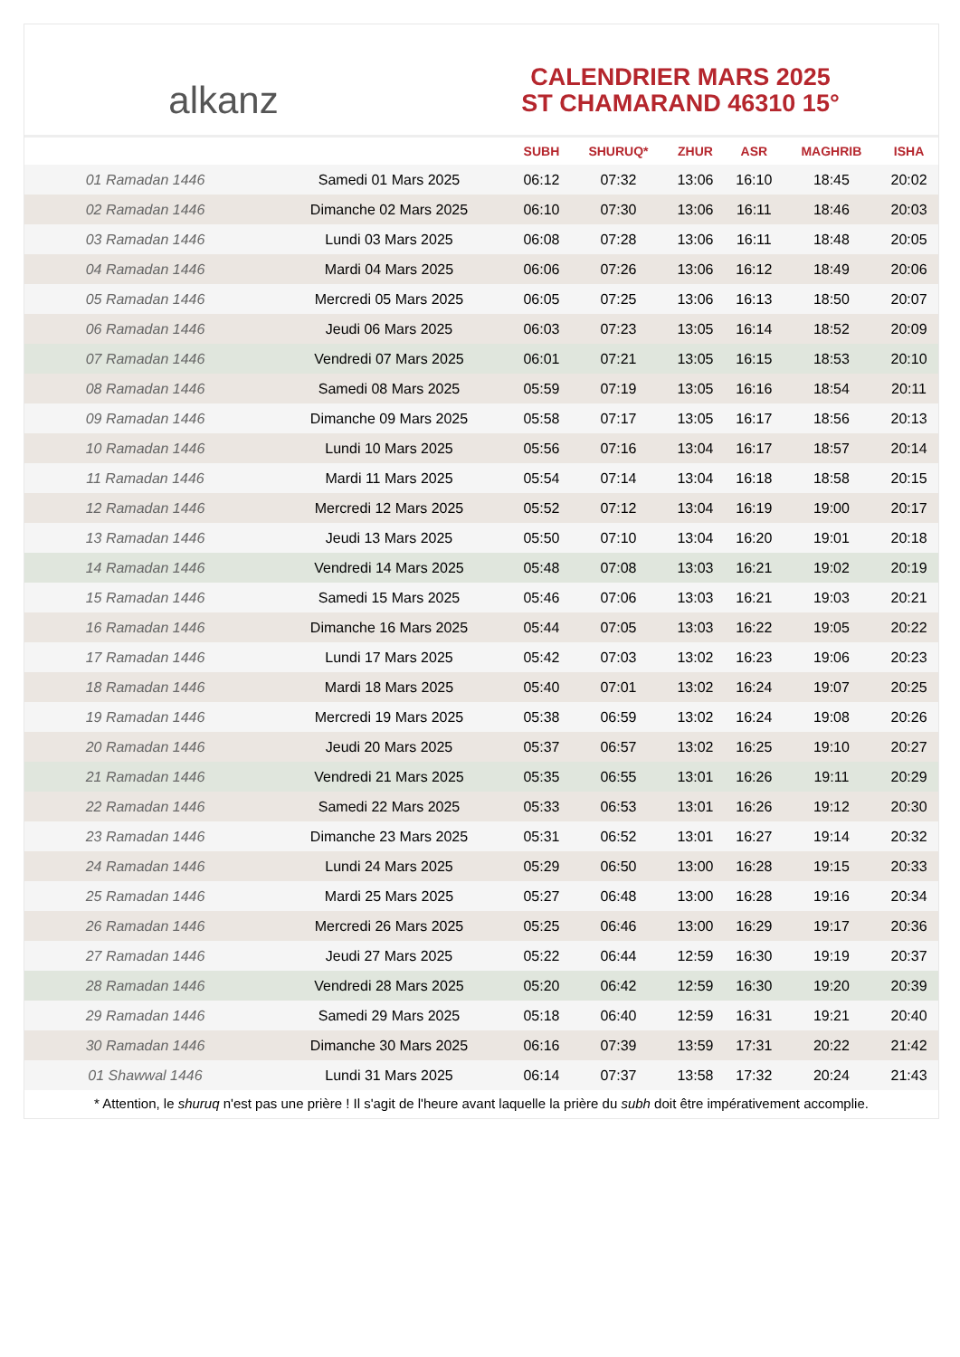alkanz
CALENDRIER MARS 2025
ST CHAMARAND 46310 15°
| | | SUBH | SHURUQ* | ZHUR | ASR | MAGHRIB | ISHA |
| --- | --- | --- | --- | --- | --- | --- | --- |
| 01 Ramadan 1446 | Samedi 01 Mars 2025 | 06:12 | 07:32 | 13:06 | 16:10 | 18:45 | 20:02 |
| 02 Ramadan 1446 | Dimanche 02 Mars 2025 | 06:10 | 07:30 | 13:06 | 16:11 | 18:46 | 20:03 |
| 03 Ramadan 1446 | Lundi 03 Mars 2025 | 06:08 | 07:28 | 13:06 | 16:11 | 18:48 | 20:05 |
| 04 Ramadan 1446 | Mardi 04 Mars 2025 | 06:06 | 07:26 | 13:06 | 16:12 | 18:49 | 20:06 |
| 05 Ramadan 1446 | Mercredi 05 Mars 2025 | 06:05 | 07:25 | 13:06 | 16:13 | 18:50 | 20:07 |
| 06 Ramadan 1446 | Jeudi 06 Mars 2025 | 06:03 | 07:23 | 13:05 | 16:14 | 18:52 | 20:09 |
| 07 Ramadan 1446 | Vendredi 07 Mars 2025 | 06:01 | 07:21 | 13:05 | 16:15 | 18:53 | 20:10 |
| 08 Ramadan 1446 | Samedi 08 Mars 2025 | 05:59 | 07:19 | 13:05 | 16:16 | 18:54 | 20:11 |
| 09 Ramadan 1446 | Dimanche 09 Mars 2025 | 05:58 | 07:17 | 13:05 | 16:17 | 18:56 | 20:13 |
| 10 Ramadan 1446 | Lundi 10 Mars 2025 | 05:56 | 07:16 | 13:04 | 16:17 | 18:57 | 20:14 |
| 11 Ramadan 1446 | Mardi 11 Mars 2025 | 05:54 | 07:14 | 13:04 | 16:18 | 18:58 | 20:15 |
| 12 Ramadan 1446 | Mercredi 12 Mars 2025 | 05:52 | 07:12 | 13:04 | 16:19 | 19:00 | 20:17 |
| 13 Ramadan 1446 | Jeudi 13 Mars 2025 | 05:50 | 07:10 | 13:04 | 16:20 | 19:01 | 20:18 |
| 14 Ramadan 1446 | Vendredi 14 Mars 2025 | 05:48 | 07:08 | 13:03 | 16:21 | 19:02 | 20:19 |
| 15 Ramadan 1446 | Samedi 15 Mars 2025 | 05:46 | 07:06 | 13:03 | 16:21 | 19:03 | 20:21 |
| 16 Ramadan 1446 | Dimanche 16 Mars 2025 | 05:44 | 07:05 | 13:03 | 16:22 | 19:05 | 20:22 |
| 17 Ramadan 1446 | Lundi 17 Mars 2025 | 05:42 | 07:03 | 13:02 | 16:23 | 19:06 | 20:23 |
| 18 Ramadan 1446 | Mardi 18 Mars 2025 | 05:40 | 07:01 | 13:02 | 16:24 | 19:07 | 20:25 |
| 19 Ramadan 1446 | Mercredi 19 Mars 2025 | 05:38 | 06:59 | 13:02 | 16:24 | 19:08 | 20:26 |
| 20 Ramadan 1446 | Jeudi 20 Mars 2025 | 05:37 | 06:57 | 13:02 | 16:25 | 19:10 | 20:27 |
| 21 Ramadan 1446 | Vendredi 21 Mars 2025 | 05:35 | 06:55 | 13:01 | 16:26 | 19:11 | 20:29 |
| 22 Ramadan 1446 | Samedi 22 Mars 2025 | 05:33 | 06:53 | 13:01 | 16:26 | 19:12 | 20:30 |
| 23 Ramadan 1446 | Dimanche 23 Mars 2025 | 05:31 | 06:52 | 13:01 | 16:27 | 19:14 | 20:32 |
| 24 Ramadan 1446 | Lundi 24 Mars 2025 | 05:29 | 06:50 | 13:00 | 16:28 | 19:15 | 20:33 |
| 25 Ramadan 1446 | Mardi 25 Mars 2025 | 05:27 | 06:48 | 13:00 | 16:28 | 19:16 | 20:34 |
| 26 Ramadan 1446 | Mercredi 26 Mars 2025 | 05:25 | 06:46 | 13:00 | 16:29 | 19:17 | 20:36 |
| 27 Ramadan 1446 | Jeudi 27 Mars 2025 | 05:22 | 06:44 | 12:59 | 16:30 | 19:19 | 20:37 |
| 28 Ramadan 1446 | Vendredi 28 Mars 2025 | 05:20 | 06:42 | 12:59 | 16:30 | 19:20 | 20:39 |
| 29 Ramadan 1446 | Samedi 29 Mars 2025 | 05:18 | 06:40 | 12:59 | 16:31 | 19:21 | 20:40 |
| 30 Ramadan 1446 | Dimanche 30 Mars 2025 | 06:16 | 07:39 | 13:59 | 17:31 | 20:22 | 21:42 |
| 01 Shawwal 1446 | Lundi 31 Mars 2025 | 06:14 | 07:37 | 13:58 | 17:32 | 20:24 | 21:43 |
* Attention, le shuruq n'est pas une prière ! Il s'agit de l'heure avant laquelle la prière du subh doit être impérativement accomplie.